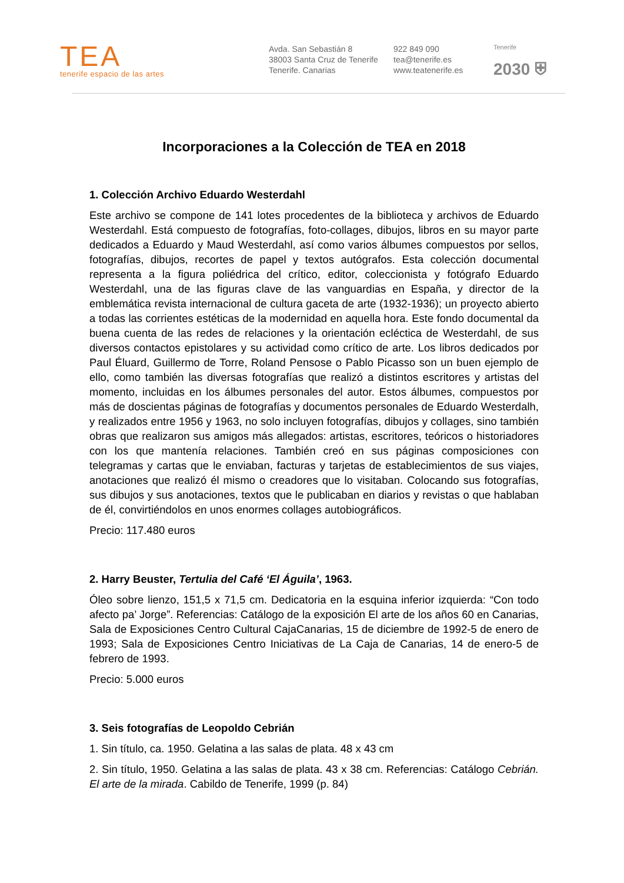TEA
tenerife espacio de las artes
Avda. San Sebastián 8
38003 Santa Cruz de Tenerife
Tenerife. Canarias
922 849 090
tea@tenerife.es
www.teatenerife.es
Tenerife
2030 ⛨
Incorporaciones a la Colección de TEA en 2018
1. Colección Archivo Eduardo Westerdahl
Este archivo se compone de 141 lotes procedentes de la biblioteca y archivos de Eduardo Westerdahl. Está compuesto de fotografías, foto-collages, dibujos, libros en su mayor parte dedicados a Eduardo y Maud Westerdahl, así como varios álbumes compuestos por sellos, fotografías, dibujos, recortes de papel y textos autógrafos. Esta colección documental representa a la figura poliédrica del crítico, editor, coleccionista y fotógrafo Eduardo Westerdahl, una de las figuras clave de las vanguardias en España, y director de la emblemática revista internacional de cultura gaceta de arte (1932-1936); un proyecto abierto a todas las corrientes estéticas de la modernidad en aquella hora. Este fondo documental da buena cuenta de las redes de relaciones y la orientación ecléctica de Westerdahl, de sus diversos contactos epistolares y su actividad como crítico de arte. Los libros dedicados por Paul Éluard, Guillermo de Torre, Roland Pensose o Pablo Picasso son un buen ejemplo de ello, como también las diversas fotografías que realizó a distintos escritores y artistas del momento, incluidas en los álbumes personales del autor. Estos álbumes, compuestos por más de doscientas páginas de fotografías y documentos personales de Eduardo Westerdalh, y realizados entre 1956 y 1963, no solo incluyen fotografías, dibujos y collages, sino también obras que realizaron sus amigos más allegados: artistas, escritores, teóricos o historiadores con los que mantenía relaciones. También creó en sus páginas composiciones con telegramas y cartas que le enviaban, facturas y tarjetas de establecimientos de sus viajes, anotaciones que realizó él mismo o creadores que lo visitaban. Colocando sus fotografías, sus dibujos y sus anotaciones, textos que le publicaban en diarios y revistas o que hablaban de él, convirtiéndolos en unos enormes collages autobiográficos.
Precio: 117.480 euros
2. Harry Beuster, Tertulia del Café ‘El Águila’, 1963.
Óleo sobre lienzo, 151,5 x 71,5 cm. Dedicatoria en la esquina inferior izquierda: “Con todo afecto pa’ Jorge”. Referencias: Catálogo de la exposición El arte de los años 60 en Canarias, Sala de Exposiciones Centro Cultural CajaCanarias, 15 de diciembre de 1992-5 de enero de 1993; Sala de Exposiciones Centro Iniciativas de La Caja de Canarias, 14 de enero-5 de febrero de 1993.
Precio: 5.000 euros
3. Seis fotografías de Leopoldo Cebrián
1. Sin título, ca. 1950. Gelatina a las salas de plata. 48 x 43 cm
2. Sin título, 1950. Gelatina a las salas de plata. 43 x 38 cm. Referencias: Catálogo Cebrián. El arte de la mirada. Cabildo de Tenerife, 1999 (p. 84)